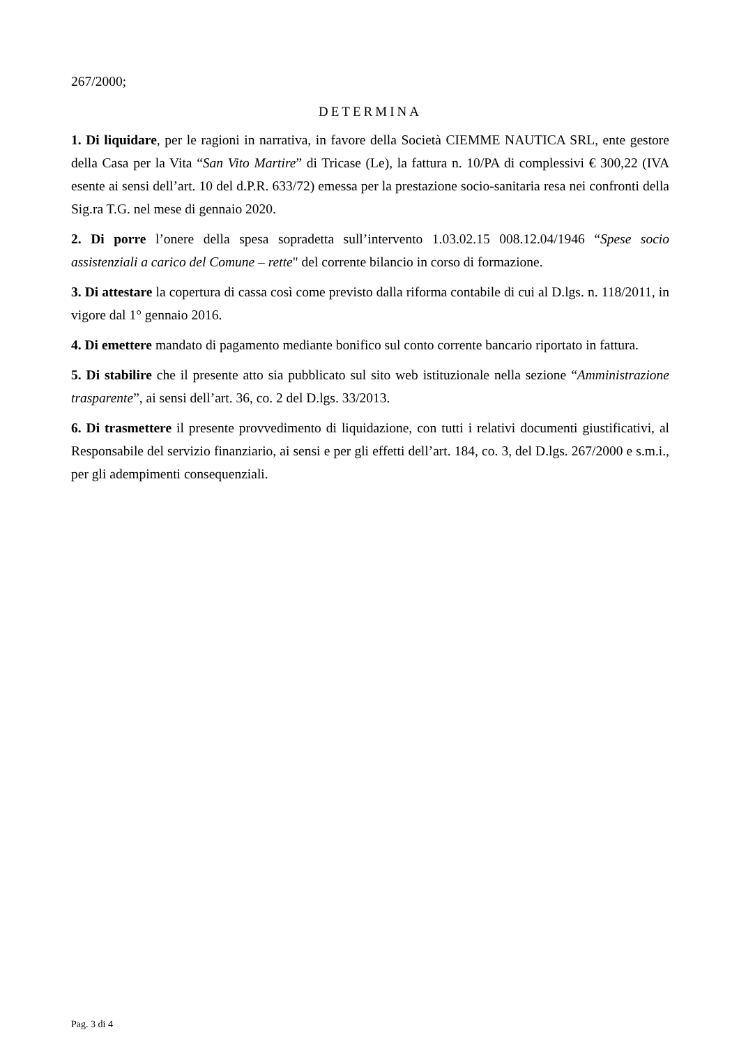267/2000;
DETERMINA
1. Di liquidare, per le ragioni in narrativa, in favore della Società CIEMME NAUTICA SRL, ente gestore della Casa per la Vita “San Vito Martire” di Tricase (Le), la fattura n. 10/PA di complessivi € 300,22 (IVA esente ai sensi dell’art. 10 del d.P.R. 633/72) emessa per la prestazione socio-sanitaria resa nei confronti della Sig.ra T.G. nel mese di gennaio 2020.
2. Di porre l’onere della spesa sopradetta sull’intervento 1.03.02.15 008.12.04/1946 “Spese socio assistenziali a carico del Comune – rette" del corrente bilancio in corso di formazione.
3. Di attestare la copertura di cassa così come previsto dalla riforma contabile di cui al D.lgs. n. 118/2011, in vigore dal 1° gennaio 2016.
4. Di emettere mandato di pagamento mediante bonifico sul conto corrente bancario riportato in fattura.
5. Di stabilire che il presente atto sia pubblicato sul sito web istituzionale nella sezione “Amministrazione trasparente”, ai sensi dell’art. 36, co. 2 del D.lgs. 33/2013.
6. Di trasmettere il presente provvedimento di liquidazione, con tutti i relativi documenti giustificativi, al Responsabile del servizio finanziario, ai sensi e per gli effetti dell’art. 184, co. 3, del D.lgs. 267/2000 e s.m.i., per gli adempimenti consequenziali.
Pag. 3 di 4